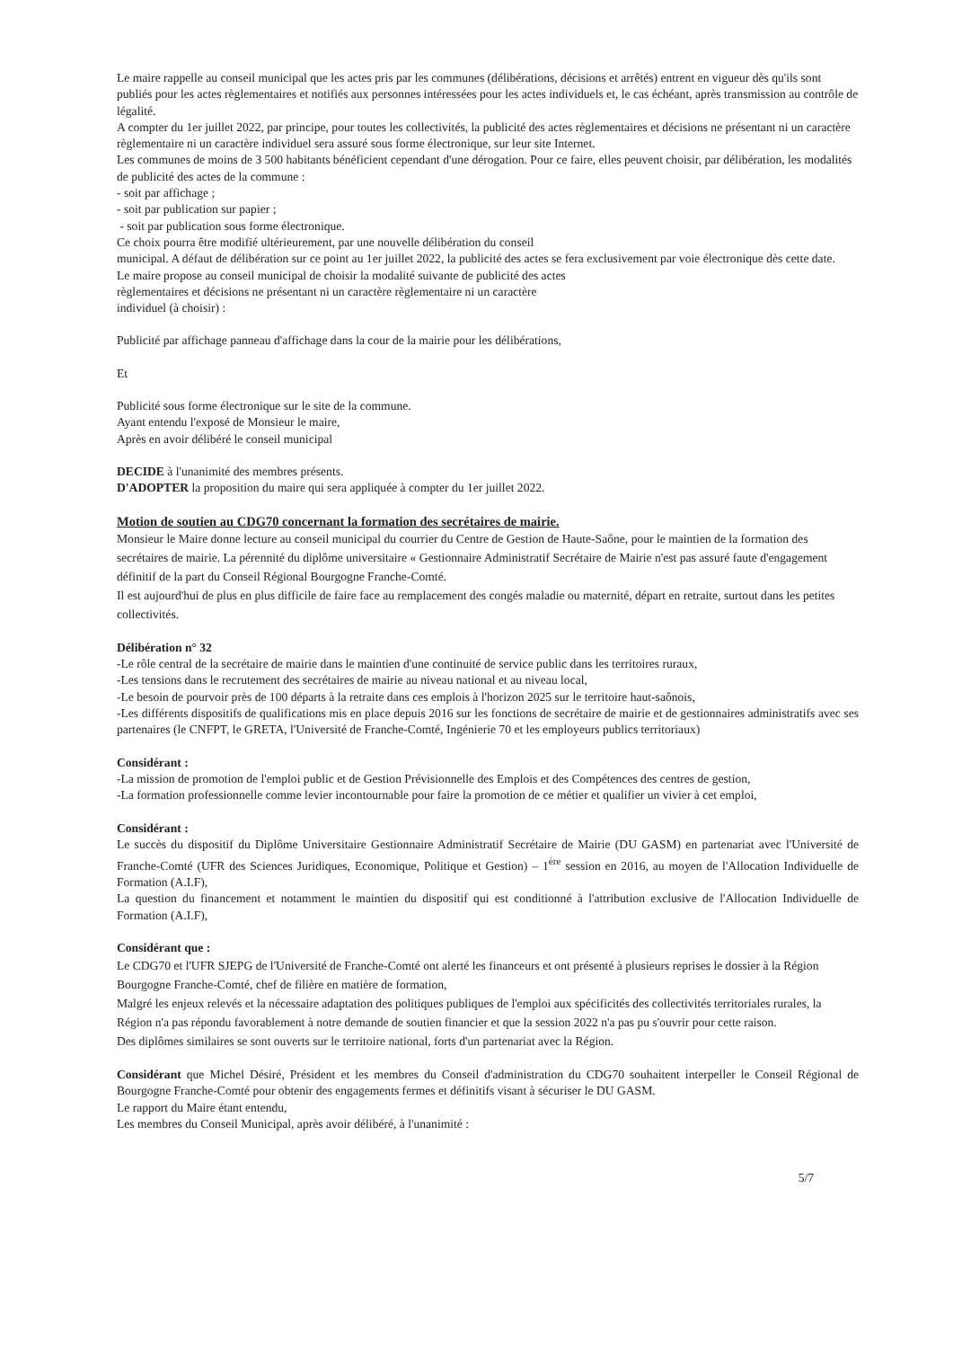Le maire rappelle au conseil municipal que les actes pris par les communes (délibérations, décisions et arrêtés) entrent en vigueur dès qu'ils sont publiés pour les actes règlementaires et notifiés aux personnes intéressées pour les actes individuels et, le cas échéant, après transmission au contrôle de légalité.
A compter du 1er juillet 2022, par principe, pour toutes les collectivités, la publicité des actes règlementaires et décisions ne présentant ni un caractère règlementaire ni un caractère individuel sera assuré sous forme électronique, sur leur site Internet.
Les communes de moins de 3 500 habitants bénéficient cependant d'une dérogation. Pour ce faire, elles peuvent choisir, par délibération, les modalités de publicité des actes de la commune :
- soit par affichage ;
- soit par publication sur papier ;
- soit par publication sous forme électronique.
Ce choix pourra être modifié ultérieurement, par une nouvelle délibération du conseil
municipal. A défaut de délibération sur ce point au 1er juillet 2022, la publicité des actes se fera exclusivement par voie électronique dès cette date.
Le maire propose au conseil municipal de choisir la modalité suivante de publicité des actes
règlementaires et décisions ne présentant ni un caractère règlementaire ni un caractère
individuel (à choisir) :
Publicité par affichage panneau d'affichage dans la cour de la mairie pour les délibérations,
Et
Publicité sous forme électronique sur le site de la commune.
Ayant entendu l'exposé de Monsieur le maire,
Après en avoir délibéré le conseil municipal
DECIDE à l'unanimité des membres présents.
D'ADOPTER la proposition du maire qui sera appliquée à compter du 1er juillet 2022.
Motion de soutien au CDG70 concernant la formation des secrétaires de mairie.
Monsieur le Maire donne lecture au conseil municipal du courrier du Centre de Gestion de Haute-Saône, pour le maintien de la formation des secrétaires de mairie. La pérennité du diplôme universitaire « Gestionnaire Administratif Secrétaire de Mairie n'est pas assuré faute d'engagement définitif de la part du Conseil Régional Bourgogne Franche-Comté.
Il est aujourd'hui de plus en plus difficile de faire face au remplacement des congés maladie ou maternité, départ en retraite, surtout dans les petites collectivités.
Délibération n° 32
-Le rôle central de la secrétaire de mairie dans le maintien d'une continuité de service public dans les territoires ruraux,
-Les tensions dans le recrutement des secrétaires de mairie au niveau national et au niveau local,
-Le besoin de pourvoir près de 100 départs à la retraite dans ces emplois à l'horizon 2025 sur le territoire haut-saônois,
-Les différents dispositifs de qualifications mis en place depuis 2016 sur les fonctions de secrétaire de mairie et de gestionnaires administratifs avec ses partenaires (le CNFPT, le GRETA, l'Université de Franche-Comté, Ingénierie 70 et les employeurs publics territoriaux)
Considérant :
-La mission de promotion de l'emploi public et de Gestion Prévisionnelle des Emplois et des Compétences des centres de gestion,
-La formation professionnelle comme levier incontournable pour faire la promotion de ce métier et qualifier un vivier à cet emploi,
Considérant :
Le succès du dispositif du Diplôme Universitaire Gestionnaire Administratif Secrétaire de Mairie (DU GASM) en partenariat avec l'Université de Franche-Comté (UFR des Sciences Juridiques, Economique, Politique et Gestion) – 1<sup>ère</sup> session en 2016, au moyen de l'Allocation Individuelle de Formation (A.I.F),
La question du financement et notamment le maintien du dispositif qui est conditionné à l'attribution exclusive de l'Allocation Individuelle de Formation (A.I.F),
Considérant que :
Le CDG70 et l'UFR SJEPG de l'Université de Franche-Comté ont alerté les financeurs et ont présenté à plusieurs reprises le dossier à la Région Bourgogne Franche-Comté, chef de filière en matière de formation,
Malgré les enjeux relevés et la nécessaire adaptation des politiques publiques de l'emploi aux spécificités des collectivités territoriales rurales, la Région n'a pas répondu favorablement à notre demande de soutien financier et que la session 2022 n'a pas pu s'ouvrir pour cette raison.
Des diplômes similaires se sont ouverts sur le territoire national, forts d'un partenariat avec la Région.
Considérant que Michel Désiré, Président et les membres du Conseil d'administration du CDG70 souhaitent interpeller le Conseil Régional de Bourgogne Franche-Comté pour obtenir des engagements fermes et définitifs visant à sécuriser le DU GASM.
Le rapport du Maire étant entendu,
Les membres du Conseil Municipal, après avoir délibéré, à l'unanimité :
5/7